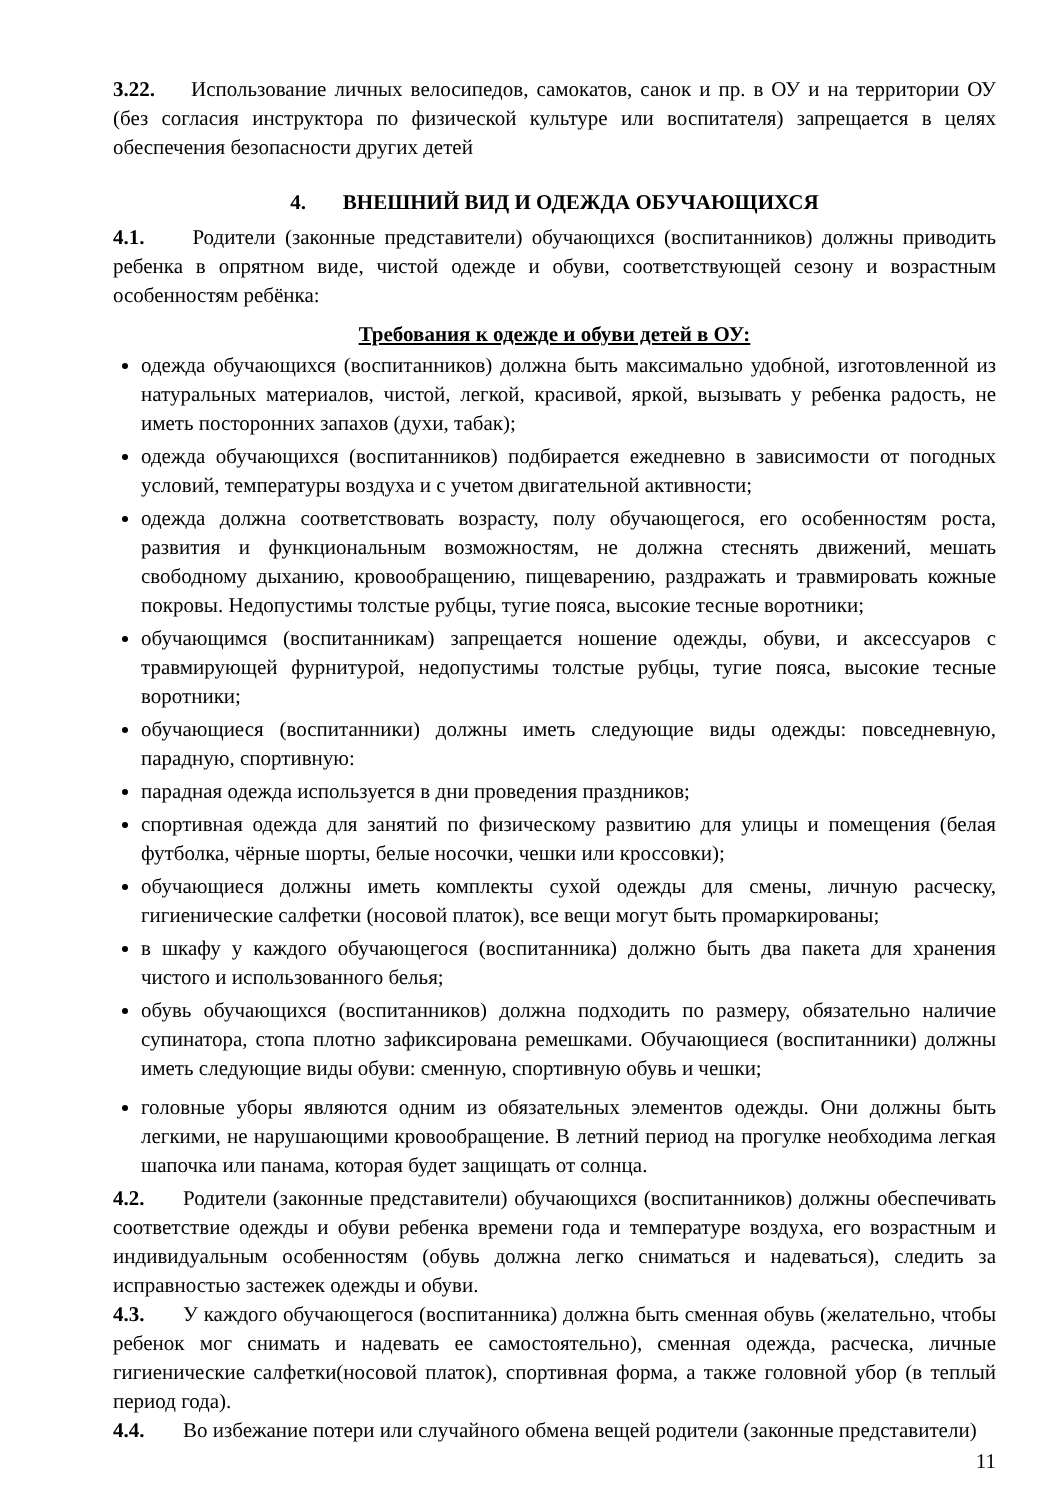3.22. Использование личных велосипедов, самокатов, санок и пр. в ОУ и на территории ОУ (без согласия инструктора по физической культуре или воспитателя) запрещается в целях обеспечения безопасности других детей
4. ВНЕШНИЙ ВИД И ОДЕЖДА ОБУЧАЮЩИХСЯ
4.1. Родители (законные представители) обучающихся (воспитанников) должны приводить ребенка в опрятном виде, чистой одежде и обуви, соответствующей сезону и возрастным особенностям ребёнка:
Требования к одежде и обуви детей в ОУ:
одежда обучающихся (воспитанников) должна быть максимально удобной, изготовленной из натуральных материалов, чистой, легкой, красивой, яркой, вызывать у ребенка радость, не иметь посторонних запахов (духи, табак);
одежда обучающихся (воспитанников) подбирается ежедневно в зависимости от погодных условий, температуры воздуха и с учетом двигательной активности;
одежда должна соответствовать возрасту, полу обучающегося, его особенностям роста, развития и функциональным возможностям, не должна стеснять движений, мешать свободному дыханию, кровообращению, пищеварению, раздражать и травмировать кожные покровы. Недопустимы толстые рубцы, тугие пояса, высокие тесные воротники;
обучающимся (воспитанникам) запрещается ношение одежды, обуви, и аксессуаров с травмирующей фурнитурой, недопустимы толстые рубцы, тугие пояса, высокие тесные воротники;
обучающиеся (воспитанники) должны иметь следующие виды одежды: повседневную, парадную, спортивную:
парадная одежда используется в дни проведения праздников;
спортивная одежда для занятий по физическому развитию для улицы и помещения (белая футболка, чёрные шорты, белые носочки, чешки или кроссовки);
обучающиеся должны иметь комплекты сухой одежды для смены, личную расческу, гигиенические салфетки (носовой платок), все вещи могут быть промаркированы;
в шкафу у каждого обучающегося (воспитанника) должно быть два пакета для хранения чистого и использованного белья;
обувь обучающихся (воспитанников) должна подходить по размеру, обязательно наличие супинатора, стопа плотно зафиксирована ремешками. Обучающиеся (воспитанники) должны иметь следующие виды обуви: сменную, спортивную обувь и чешки;
головные уборы являются одним из обязательных элементов одежды. Они должны быть легкими, не нарушающими кровообращение. В летний период на прогулке необходима легкая шапочка или панама, которая будет защищать от солнца.
4.2. Родители (законные представители) обучающихся (воспитанников) должны обеспечивать соответствие одежды и обуви ребенка времени года и температуре воздуха, его возрастным и индивидуальным особенностям (обувь должна легко сниматься и надеваться), следить за исправностью застежек одежды и обуви.
4.3. У каждого обучающегося (воспитанника) должна быть сменная обувь (желательно, чтобы ребенок мог снимать и надевать ее самостоятельно), сменная одежда, расческа, личные гигиенические салфетки(носовой платок), спортивная форма, а также головной убор (в теплый период года).
4.4. Во избежание потери или случайного обмена вещей родители (законные представители)
11